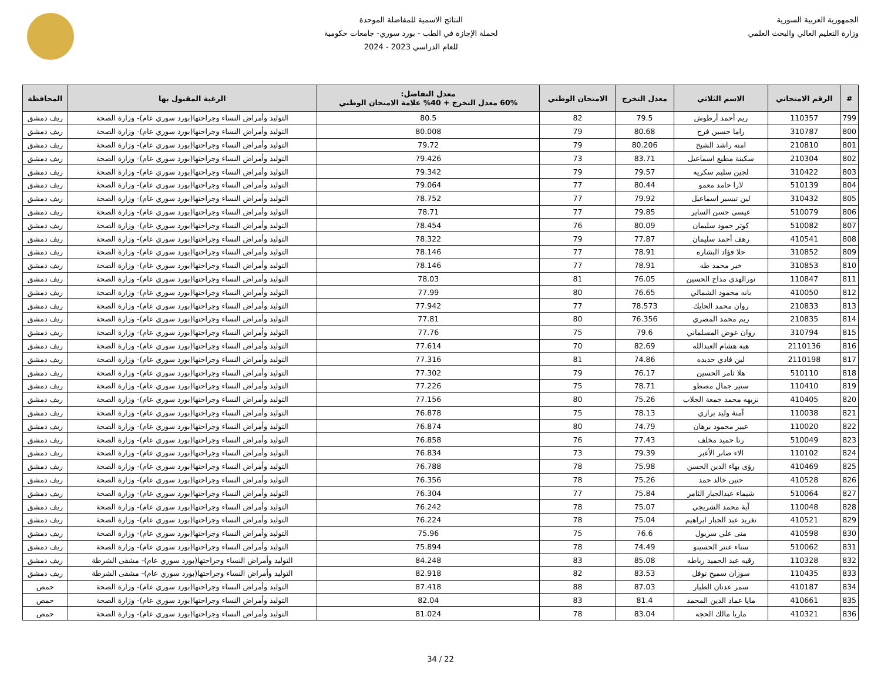الجمهورية العربية السورية
وزارة التعليم العالي والبحث العلمي
النتائج الاسمية للمفاضلة الموحدة
لحملة الإجازة في الطب - بورد سوري- جامعات حكومية
للعام الدراسي 2023 - 2024
| # | الرقم الامتحاني | الاسم الثلاثي | معدل التخرج | الامتحان الوطني | معدل التفاضل: 60% معدل التخرج + 40% علامة الامتحان الوطني | الرغبة المقبول بها | المحافظة |
| --- | --- | --- | --- | --- | --- | --- | --- |
| 799 | 110357 | ريم أحمد أرطوش | 79.5 | 82 | 80.5 | التوليد وأمراض النساء وجراحتها(بورد سوري عام)- وزارة الصحة | ريف دمشق |
| 800 | 310787 | راما حسين فرح | 80.68 | 79 | 80.008 | التوليد وأمراض النساء وجراحتها(بورد سوري عام)- وزارة الصحة | ريف دمشق |
| 801 | 210810 | امنه راشد الشيخ | 80.206 | 79 | 79.72 | التوليد وأمراض النساء وجراحتها(بورد سوري عام)- وزارة الصحة | ريف دمشق |
| 802 | 210304 | سكينة مطيع اسماعيل | 83.71 | 73 | 79.426 | التوليد وأمراض النساء وجراحتها(بورد سوري عام)- وزارة الصحة | ريف دمشق |
| 803 | 310422 | لجين سليم سكريه | 79.57 | 79 | 79.342 | التوليد وأمراض النساء وجراحتها(بورد سوري عام)- وزارة الصحة | ريف دمشق |
| 804 | 510139 | لارا حامد معمو | 80.44 | 77 | 79.064 | التوليد وأمراض النساء وجراحتها(بورد سوري عام)- وزارة الصحة | ريف دمشق |
| 805 | 310432 | لين تيسير اسماعيل | 79.92 | 77 | 78.752 | التوليد وأمراض النساء وجراحتها(بورد سوري عام)- وزارة الصحة | ريف دمشق |
| 806 | 510079 | عيسى حسن الساير | 79.85 | 77 | 78.71 | التوليد وأمراض النساء وجراحتها(بورد سوري عام)- وزارة الصحة | ريف دمشق |
| 807 | 510082 | كوثر حمود سليمان | 80.09 | 76 | 78.454 | التوليد وأمراض النساء وجراحتها(بورد سوري عام)- وزارة الصحة | ريف دمشق |
| 808 | 410541 | رهف أحمد سليمان | 77.87 | 79 | 78.322 | التوليد وأمراض النساء وجراحتها(بورد سوري عام)- وزارة الصحة | ريف دمشق |
| 809 | 310852 | حلا فؤاد البشاره | 78.91 | 77 | 78.146 | التوليد وأمراض النساء وجراحتها(بورد سوري عام)- وزارة الصحة | ريف دمشق |
| 810 | 310853 | خير محمد طه | 78.91 | 77 | 78.146 | التوليد وأمراض النساء وجراحتها(بورد سوري عام)- وزارة الصحة | ريف دمشق |
| 811 | 110847 | نورالهدى مداح الحسين | 76.05 | 81 | 78.03 | التوليد وأمراض النساء وجراحتها(بورد سوري عام)- وزارة الصحة | ريف دمشق |
| 812 | 410050 | بانه محمود الشمالي | 76.65 | 80 | 77.99 | التوليد وأمراض النساء وجراحتها(بورد سوري عام)- وزارة الصحة | ريف دمشق |
| 813 | 210833 | روان محمد الحايك | 78.573 | 77 | 77.942 | التوليد وأمراض النساء وجراحتها(بورد سوري عام)- وزارة الصحة | ريف دمشق |
| 814 | 210835 | ريم محمد المصري | 76.356 | 80 | 77.81 | التوليد وأمراض النساء وجراحتها(بورد سوري عام)- وزارة الصحة | ريف دمشق |
| 815 | 310794 | روان عوض المسلماني | 79.6 | 75 | 77.76 | التوليد وأمراض النساء وجراحتها(بورد سوري عام)- وزارة الصحة | ريف دمشق |
| 816 | 2110136 | هبه هشام العبدالله | 82.69 | 70 | 77.614 | التوليد وأمراض النساء وجراحتها(بورد سوري عام)- وزارة الصحة | ريف دمشق |
| 817 | 2110198 | لين فادي حديده | 74.86 | 81 | 77.316 | التوليد وأمراض النساء وجراحتها(بورد سوري عام)- وزارة الصحة | ريف دمشق |
| 818 | 510110 | هلا ثامر الحسين | 76.17 | 79 | 77.302 | التوليد وأمراض النساء وجراحتها(بورد سوري عام)- وزارة الصحة | ريف دمشق |
| 819 | 110410 | ستير جمال مصطو | 78.71 | 75 | 77.226 | التوليد وأمراض النساء وجراحتها(بورد سوري عام)- وزارة الصحة | ريف دمشق |
| 820 | 410405 | نزيهه محمد جمعة الجلاب | 75.26 | 80 | 77.156 | التوليد وأمراض النساء وجراحتها(بورد سوري عام)- وزارة الصحة | ريف دمشق |
| 821 | 110038 | آمنة وليد برازي | 78.13 | 75 | 76.878 | التوليد وأمراض النساء وجراحتها(بورد سوري عام)- وزارة الصحة | ريف دمشق |
| 822 | 110020 | عبير محمود برهان | 74.79 | 80 | 76.874 | التوليد وأمراض النساء وجراحتها(بورد سوري عام)- وزارة الصحة | ريف دمشق |
| 823 | 510049 | رنا حميد مخلف | 77.43 | 76 | 76.858 | التوليد وأمراض النساء وجراحتها(بورد سوري عام)- وزارة الصحة | ريف دمشق |
| 824 | 110102 | الاء صابر الأغبر | 79.39 | 73 | 76.834 | التوليد وأمراض النساء وجراحتها(بورد سوري عام)- وزارة الصحة | ريف دمشق |
| 825 | 410469 | رؤى بهاء الدين الحسن | 75.98 | 78 | 76.788 | التوليد وأمراض النساء وجراحتها(بورد سوري عام)- وزارة الصحة | ريف دمشق |
| 826 | 410528 | حنين خالد حمد | 75.26 | 78 | 76.356 | التوليد وأمراض النساء وجراحتها(بورد سوري عام)- وزارة الصحة | ريف دمشق |
| 827 | 510064 | شيماء عبدالجبار الثامر | 75.84 | 77 | 76.304 | التوليد وأمراض النساء وجراحتها(بورد سوري عام)- وزارة الصحة | ريف دمشق |
| 828 | 110048 | آية محمد الشريجي | 75.07 | 78 | 76.242 | التوليد وأمراض النساء وجراحتها(بورد سوري عام)- وزارة الصحة | ريف دمشق |
| 829 | 410521 | تغريد عبد الجبار ابراهيم | 75.04 | 78 | 76.224 | التوليد وأمراض النساء وجراحتها(بورد سوري عام)- وزارة الصحة | ريف دمشق |
| 830 | 410598 | منى علي سريول | 76.6 | 75 | 75.96 | التوليد وأمراض النساء وجراحتها(بورد سوري عام)- وزارة الصحة | ريف دمشق |
| 831 | 510062 | سناء عنتر الحسينو | 74.49 | 78 | 75.894 | التوليد وأمراض النساء وجراحتها(بورد سوري عام)- وزارة الصحة | ريف دمشق |
| 832 | 110328 | رقيه عبد الحميد رباطه | 85.08 | 83 | 84.248 | التوليد وأمراض النساء وجراحتها(بورد سوري عام)- مشفى الشرطة | ريف دمشق |
| 833 | 110435 | سوزان سميح نوفل | 83.53 | 82 | 82.918 | التوليد وأمراض النساء وجراحتها(بورد سوري عام)- مشفى الشرطة | ريف دمشق |
| 834 | 410187 | سمر عدنان الطيار | 87.03 | 88 | 87.418 | التوليد وأمراض النساء وجراحتها(بورد سوري عام)- وزارة الصحة | حمص |
| 835 | 410661 | مايا عماد الدين المحمد | 81.4 | 83 | 82.04 | التوليد وأمراض النساء وجراحتها(بورد سوري عام)- وزارة الصحة | حمص |
| 836 | 410321 | ماريا مالك الحجه | 83.04 | 78 | 81.024 | التوليد وأمراض النساء وجراحتها(بورد سوري عام)- وزارة الصحة | حمص |
22 / 34